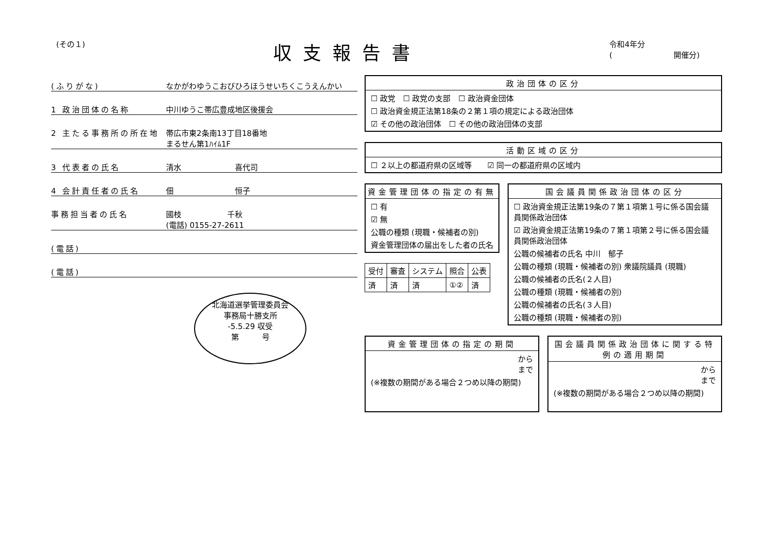(その１)
収支報告書
令和4年分
(　　　　　　　　開催分)
(ふりがな) なかがわゆうこおびひろほうせいちくこうえんかい
1 政治団体の名称 中川ゆうこ帯広豊成地区後援会
2 主たる事務所の所在地 帯広市東2条南13丁目18番地
まるせん第1ﾊｲﾑ1F
3 代表者の氏名 清水　　　　　　　喜代司
4 会計責任者の氏名 佃　　　　　　　　恒子
事務担当者の氏名 國枝　　　　　　千秋
(電話) 0155-27-2611
(電話)
(電話)
北海道選挙管理委員会
事務局十勝支所
-5.5.29 収受
第　　　号
政治団体の区分
☐ 政党　☐ 政党の支部　☐ 政治資金団体
☐ 政治資金規正法第18条の２第１項の規定による政治団体
☑ その他の政治団体　☐ その他の政治団体の支部
活動区域の区分
☐ ２以上の都道府県の区域等　　☑ 同一の都道府県の区域内
資金管理団体の指定の有無
☐ 有
☑ 無
公職の種類 (現職・候補者の別)
資金管理団体の届出をした者の氏名
| 受付 | 審査 | システム | 照合 | 公表 |
| --- | --- | --- | --- | --- |
| 済 | 済 | 済 | ①② | 済 |
国会議員関係政治団体の区分
☐ 政治資金規正法第19条の７第１項第１号に係る国会議員関係政治団体
☑ 政治資金規正法第19条の７第１項第２号に係る国会議員関係政治団体
公職の候補者の氏名 中川　郁子
公職の種類 (現職・候補者の別) 衆議院議員 (現職)
公職の候補者の氏名(２人目)
公職の種類 (現職・候補者の別)
公職の候補者の氏名(３人目)
公職の種類 (現職・候補者の別)
資金管理団体の指定の期間
から
まで
(※複数の期間がある場合２つめ以降の期間)
国会議員関係政治団体に関する特例の適用期間
から
まで
(※複数の期間がある場合２つめ以降の期間)